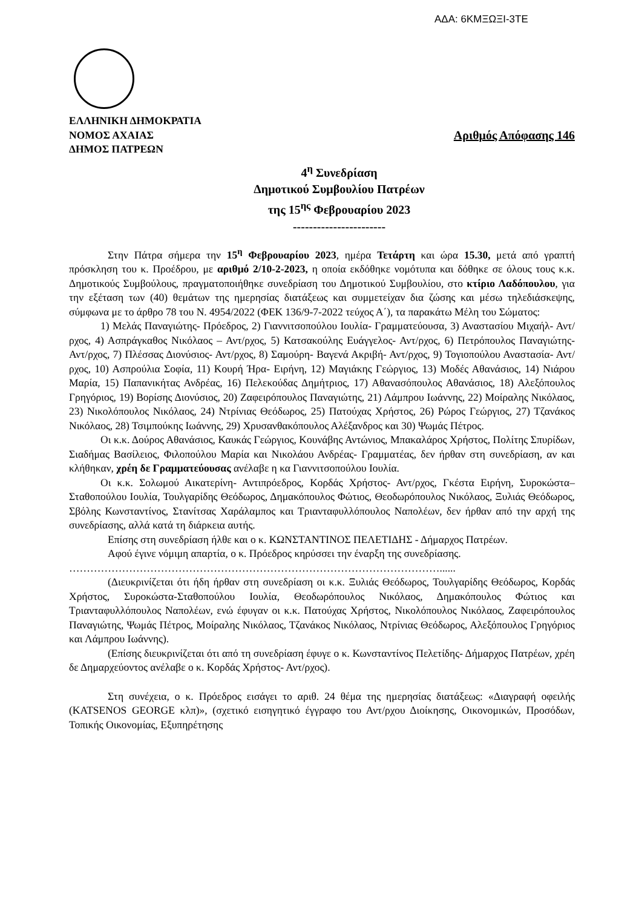ΑΔΑ: 6ΚΜΞΩΞΙ-3ΤΕ
ΕΛΛΗΝΙΚΗ ΔΗΜΟΚΡΑΤΙΑ
ΝΟΜΟΣ ΑΧΑΙΑΣ Αριθμός Απόφασης 146
ΔΗΜΟΣ ΠΑΤΡΕΩΝ
4<sup>η</sup> Συνεδρίαση
Δημοτικού Συμβουλίου Πατρέων
της 15<sup>ης</sup> Φεβρουαρίου 2023
-----------------------
Στην Πάτρα σήμερα την 15<sup>η</sup> Φεβρουαρίου 2023, ημέρα Τετάρτη και ώρα 15.30, μετά από γραπτή πρόσκληση του κ. Προέδρου, με αριθμό 2/10-2-2023, η οποία εκδόθηκε νομότυπα και δόθηκε σε όλους τους κ.κ. Δημοτικούς Συμβούλους, πραγματοποιήθηκε συνεδρίαση του Δημοτικού Συμβουλίου, στο κτίριο Λαδόπουλου, για την εξέταση των (40) θεμάτων της ημερησίας διατάξεως και συμμετείχαν δια ζώσης και μέσω τηλεδιάσκεψης, σύμφωνα με το άρθρο 78 του Ν. 4954/2022 (ΦΕΚ 136/9-7-2022 τεύχος Α΄), τα παρακάτω Μέλη του Σώματος:
1) Μελάς Παναγιώτης- Πρόεδρος, 2) Γιαννιτσοπούλου Ιουλία- Γραμματεύουσα, 3) Αναστασίου Μιχαήλ- Αντ/ρχος, 4) Ασπράγκαθος Νικόλαος – Αντ/ρχος, 5) Κατσακούλης Ευάγγελος- Αντ/ρχος, 6) Πετρόπουλος Παναγιώτης- Αντ/ρχος, 7) Πλέσσας Διονύσιος- Αντ/ρχος, 8) Σαμούρη- Βαγενά Ακριβή- Αντ/ρχος, 9) Τογιοπούλου Αναστασία- Αντ/ρχος, 10) Ασπρούλια Σοφία, 11) Κουρή Ήρα- Ειρήνη, 12) Μαγιάκης Γεώργιος, 13) Μοδές Αθανάσιος, 14) Νιάρου Μαρία, 15) Παπανικήτας Ανδρέας, 16) Πελεκούδας Δημήτριος, 17) Αθανασόπουλος Αθανάσιος, 18) Αλεξόπουλος Γρηγόριος, 19) Βορίσης Διονύσιος, 20) Ζαφειρόπουλος Παναγιώτης, 21) Λάμπρου Ιωάννης, 22) Μοίραλης Νικόλαος, 23) Νικολόπουλος Νικόλαος, 24) Ντρίνιας Θεόδωρος, 25) Πατούχας Χρήστος, 26) Ρώρος Γεώργιος, 27) Τζανάκος Νικόλαος, 28) Τσιμπούκης Ιωάννης, 29) Χρυσανθακόπουλος Αλέξανδρος και 30) Ψωμάς Πέτρος.
Οι κ.κ. Δούρος Αθανάσιος, Καυκάς Γεώργιος, Κουνάβης Αντώνιος, Μπακαλάρος Χρήστος, Πολίτης Σπυρίδων, Σιαδήμας Βασίλειος, Φιλοπούλου Μαρία και Νικολάου Ανδρέας- Γραμματέας, δεν ήρθαν στη συνεδρίαση, αν και κλήθηκαν, χρέη δε Γραμματεύουσας ανέλαβε η κα Γιαννιτσοπούλου Ιουλία.
Οι κ.κ. Σολωμού Αικατερίνη- Αντιπρόεδρος, Κορδάς Χρήστος- Αντ/ρχος, Γκέστα Ειρήνη, Συροκώστα– Σταθοπούλου Ιουλία, Τουλγαρίδης Θεόδωρος, Δημακόπουλος Φώτιος, Θεοδωρόπουλος Νικόλαος, Ξυλιάς Θεόδωρος, Σβόλης Κωνσταντίνος, Στανίτσας Χαράλαμπος και Τριανταφυλλόπουλος Ναπολέων, δεν ήρθαν από την αρχή της συνεδρίασης, αλλά κατά τη διάρκεια αυτής.
Επίσης στη συνεδρίαση ήλθε και ο κ. ΚΩΝΣΤΑΝΤΙΝΟΣ ΠΕΛΕΤΙΔΗΣ - Δήμαρχος Πατρέων.
Αφού έγινε νόμιμη απαρτία, ο κ. Πρόεδρος κηρύσσει την έναρξη της συνεδρίασης.
……………………………………………………………………………………………......
(Διευκρινίζεται ότι ήδη ήρθαν στη συνεδρίαση οι κ.κ. Ξυλιάς Θεόδωρος, Τουλγαρίδης Θεόδωρος, Κορδάς Χρήστος, Συροκώστα-Σταθοπούλου Ιουλία, Θεοδωρόπουλος Νικόλαος, Δημακόπουλος Φώτιος και Τριανταφυλλόπουλος Ναπολέων, ενώ έφυγαν οι κ.κ. Πατούχας Χρήστος, Νικολόπουλος Νικόλαος, Ζαφειρόπουλος Παναγιώτης, Ψωμάς Πέτρος, Μοίραλης Νικόλαος, Τζανάκος Νικόλαος, Ντρίνιας Θεόδωρος, Αλεξόπουλος Γρηγόριος και Λάμπρου Ιωάννης).
(Επίσης διευκρινίζεται ότι από τη συνεδρίαση έφυγε ο κ. Κωνσταντίνος Πελετίδης- Δήμαρχος Πατρέων, χρέη δε Δημαρχεύοντος ανέλαβε ο κ. Κορδάς Χρήστος- Αντ/ρχος).
Στη συνέχεια, ο κ. Πρόεδρος εισάγει το αριθ. 24 θέμα της ημερησίας διατάξεως: «Διαγραφή οφειλής (KATSENOS GEORGE κλπ)», (σχετικό εισηγητικό έγγραφο του Αντ/ρχου Διοίκησης, Οικονομικών, Προσόδων, Τοπικής Οικονομίας, Εξυπηρέτησης